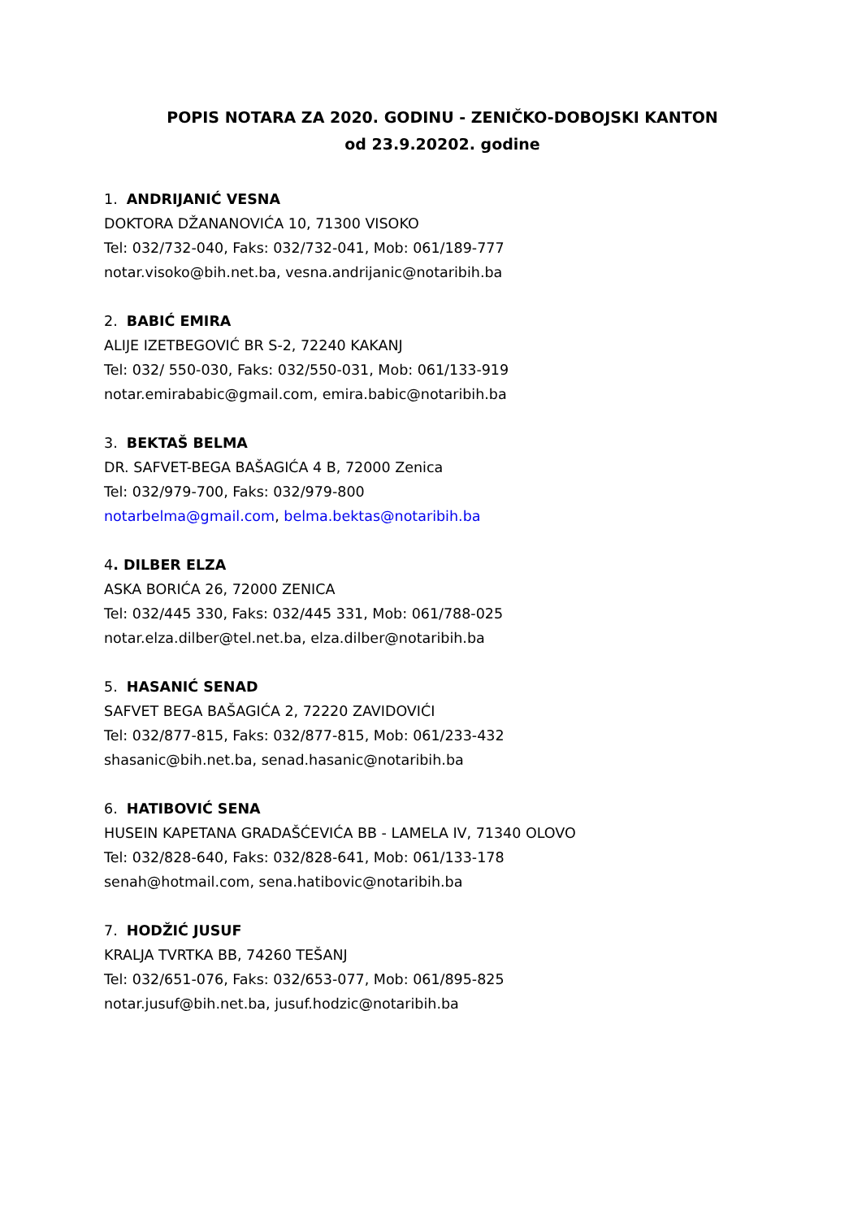POPIS NOTARA ZA 2020. GODINU - ZENIČKO-DOBOJSKI KANTON
od 23.9.20202. godine
1. ANDRIJANIĆ VESNA
DOKTORA DŽANANOVIĆA 10, 71300 VISOKO
Tel: 032/732-040, Faks: 032/732-041, Mob: 061/189-777
notar.visoko@bih.net.ba, vesna.andrijanic@notaribih.ba
2. BABIĆ EMIRA
ALIJE IZETBEGOVIĆ BR S-2, 72240 KAKANJ
Tel: 032/ 550-030, Faks: 032/550-031, Mob: 061/133-919
notar.emirababic@gmail.com, emira.babic@notaribih.ba
3. BEKTAŠ BELMA
DR. SAFVET-BEGA BAŠAGIĆA 4 B, 72000 Zenica
Tel: 032/979-700, Faks: 032/979-800
notarbelma@gmail.com, belma.bektas@notaribih.ba
4. DILBER ELZA
ASKA BORIĆA 26, 72000 ZENICA
Tel: 032/445 330, Faks: 032/445 331, Mob: 061/788-025
notar.elza.dilber@tel.net.ba, elza.dilber@notaribih.ba
5. HASANIĆ SENAD
SAFVET BEGA BAŠAGIĆA 2, 72220 ZAVIDOVIĆI
Tel: 032/877-815, Faks: 032/877-815, Mob: 061/233-432
shasanic@bih.net.ba, senad.hasanic@notaribih.ba
6. HATIBOVIĆ SENA
HUSEIN KAPETANA GRADAŠĆEVIĆA BB - LAMELA IV, 71340 OLOVO
Tel: 032/828-640, Faks: 032/828-641, Mob: 061/133-178
senah@hotmail.com, sena.hatibovic@notaribih.ba
7. HODŽIĆ JUSUF
KRALJA TVRTKA BB, 74260 TEŠANJ
Tel: 032/651-076, Faks: 032/653-077, Mob: 061/895-825
notar.jusuf@bih.net.ba, jusuf.hodzic@notaribih.ba